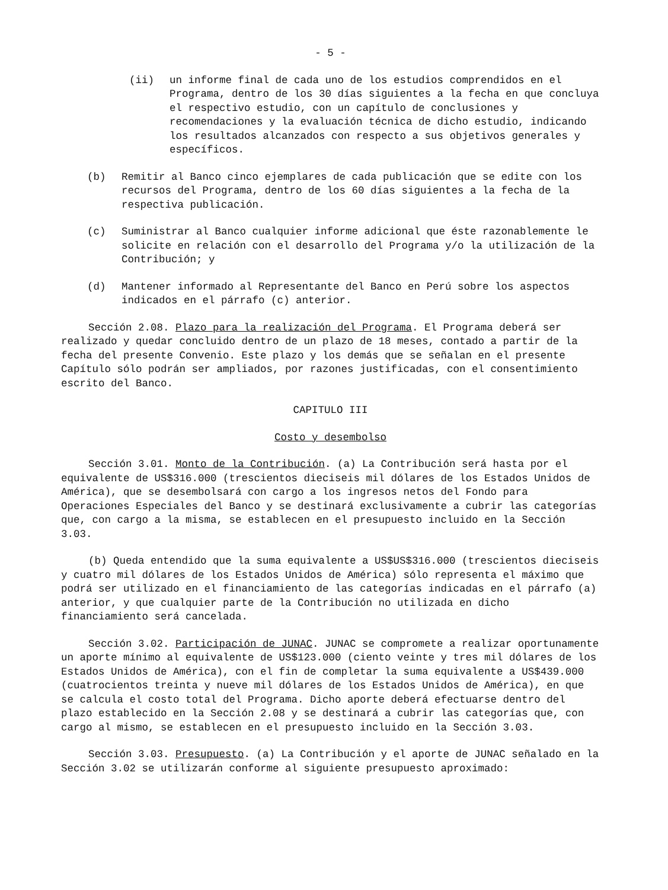- 5 -
(ii) un informe final de cada uno de los estudios comprendidos en el Programa, dentro de los 30 días siguientes a la fecha en que concluya el respectivo estudio, con un capítulo de conclusiones y recomendaciones y la evaluación técnica de dicho estudio, indicando los resultados alcanzados con respecto a sus objetivos generales y específicos.
(b) Remitir al Banco cinco ejemplares de cada publicación que se edite con los recursos del Programa, dentro de los 60 días siguientes a la fecha de la respectiva publicación.
(c) Suministrar al Banco cualquier informe adicional que éste razonablemente le solicite en relación con el desarrollo del Programa y/o la utilización de la Contribución; y
(d) Mantener informado al Representante del Banco en Perú sobre los aspectos indicados en el párrafo (c) anterior.
Sección 2.08. Plazo para la realización del Programa. El Programa deberá ser realizado y quedar concluido dentro de un plazo de 18 meses, contado a partir de la fecha del presente Convenio. Este plazo y los demás que se señalan en el presente Capítulo sólo podrán ser ampliados, por razones justificadas, con el consentimiento escrito del Banco.
CAPITULO III
Costo y desembolso
Sección 3.01. Monto de la Contribución. (a) La Contribución será hasta por el equivalente de US$316.000 (trescientos dieciseis mil dólares de los Estados Unidos de América), que se desembolsará con cargo a los ingresos netos del Fondo para Operaciones Especiales del Banco y se destinará exclusivamente a cubrir las categorías que, con cargo a la misma, se establecen en el presupuesto incluido en la Sección 3.03.
(b) Queda entendido que la suma equivalente a US$US$316.000 (trescientos dieciseis y cuatro mil dólares de los Estados Unidos de América) sólo representa el máximo que podrá ser utilizado en el financiamiento de las categorías indicadas en el párrafo (a) anterior, y que cualquier parte de la Contribución no utilizada en dicho financiamiento será cancelada.
Sección 3.02. Participación de JUNAC. JUNAC se compromete a realizar oportunamente un aporte mínimo al equivalente de US$123.000 (ciento veinte y tres mil dólares de los Estados Unidos de América), con el fin de completar la suma equivalente a US$439.000 (cuatrocientos treinta y nueve mil dólares de los Estados Unidos de América), en que se calcula el costo total del Programa. Dicho aporte deberá efectuarse dentro del plazo establecido en la Sección 2.08 y se destinará a cubrir las categorías que, con cargo al mismo, se establecen en el presupuesto incluido en la Sección 3.03.
Sección 3.03. Presupuesto. (a) La Contribución y el aporte de JUNAC señalado en la Sección 3.02 se utilizarán conforme al siguiente presupuesto aproximado: